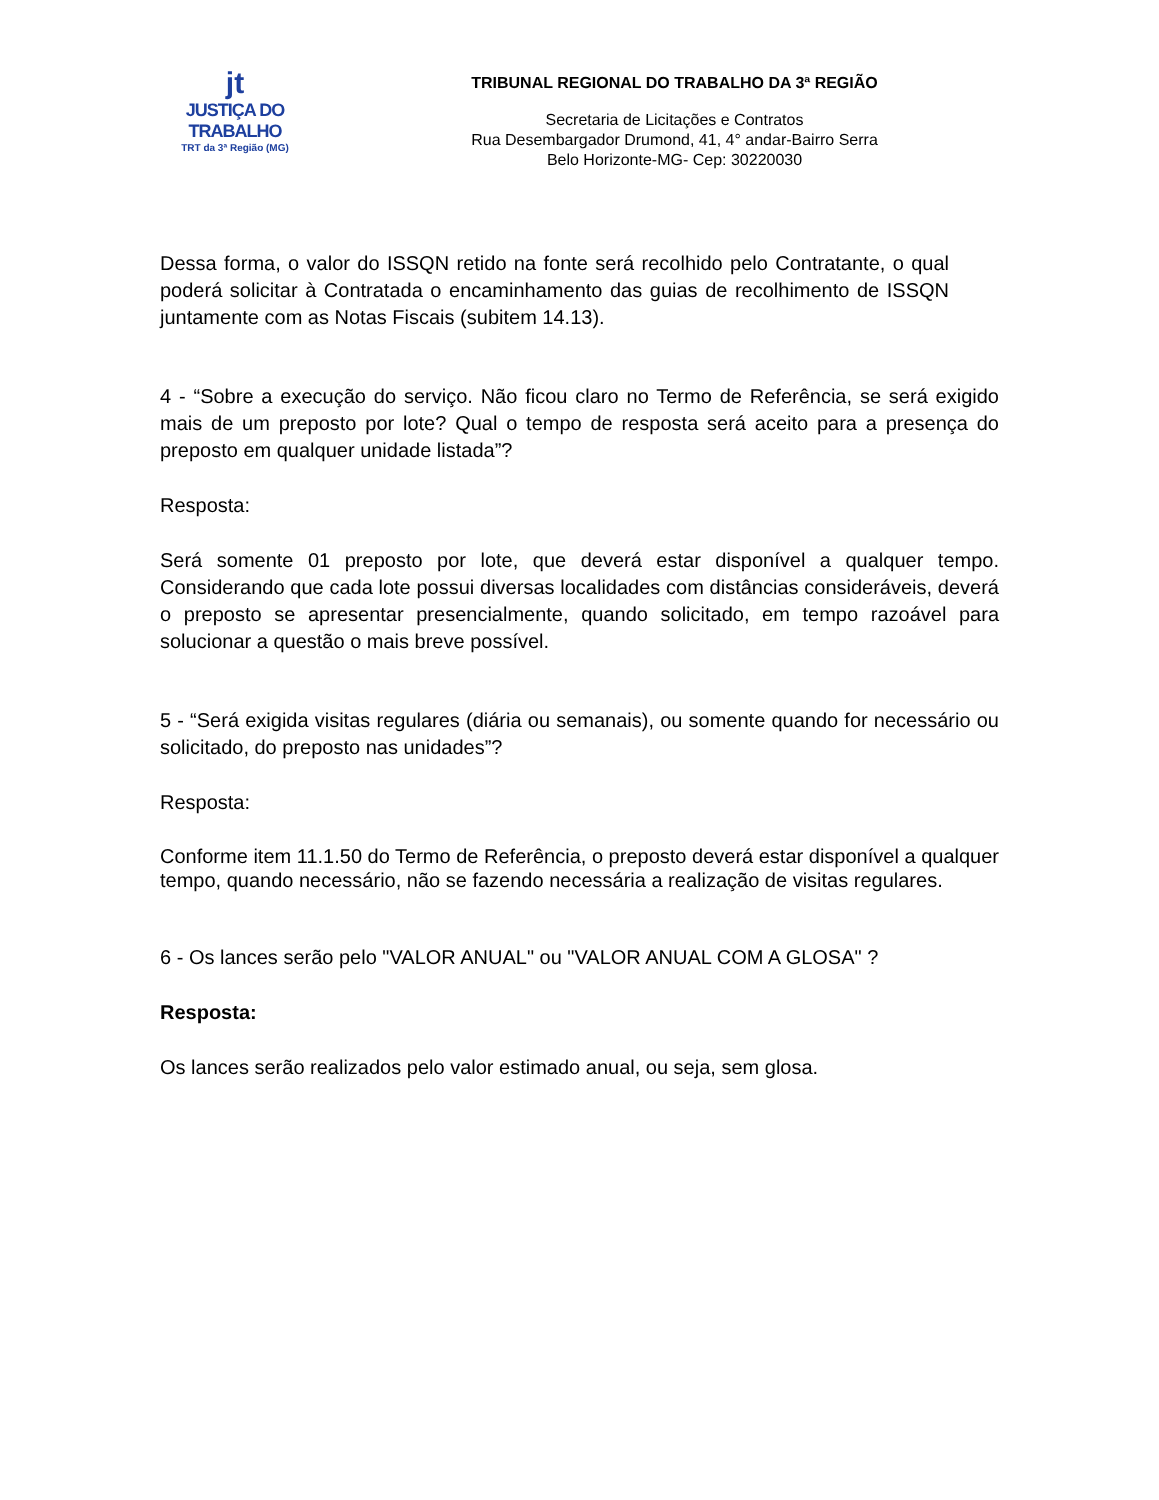jt
JUSTIÇA DO TRABALHO
TRT da 3ª Região (MG)
TRIBUNAL REGIONAL DO TRABALHO DA 3ª REGIÃO
Secretaria de Licitações e Contratos
Rua Desembargador Drumond, 41, 4° andar-Bairro Serra
Belo Horizonte-MG- Cep: 30220030
Dessa forma, o valor do ISSQN retido na fonte será recolhido pelo Contratante, o qual poderá solicitar à Contratada o encaminhamento das guias de recolhimento de ISSQN juntamente com as Notas Fiscais (subitem 14.13).
4 - “Sobre a execução do serviço. Não ficou claro no Termo de Referência, se será exigido mais de um preposto por lote? Qual o tempo de resposta será aceito para a presença do preposto em qualquer unidade listada”?
Resposta:
Será somente 01 preposto por lote, que deverá estar disponível a qualquer tempo. Considerando que cada lote possui diversas localidades com distâncias consideráveis, deverá o preposto se apresentar presencialmente, quando solicitado, em tempo razoável para solucionar a questão o mais breve possível.
5 - “Será exigida visitas regulares (diária ou semanais), ou somente quando for necessário ou solicitado, do preposto nas unidades”?
Resposta:
Conforme item 11.1.50 do Termo de Referência, o preposto deverá estar disponível a qualquer tempo, quando necessário, não se fazendo necessária a realização de visitas regulares.
6 - Os lances serão pelo "VALOR ANUAL" ou "VALOR ANUAL COM A GLOSA" ?
Resposta:
Os lances serão realizados pelo valor estimado anual, ou seja, sem glosa.